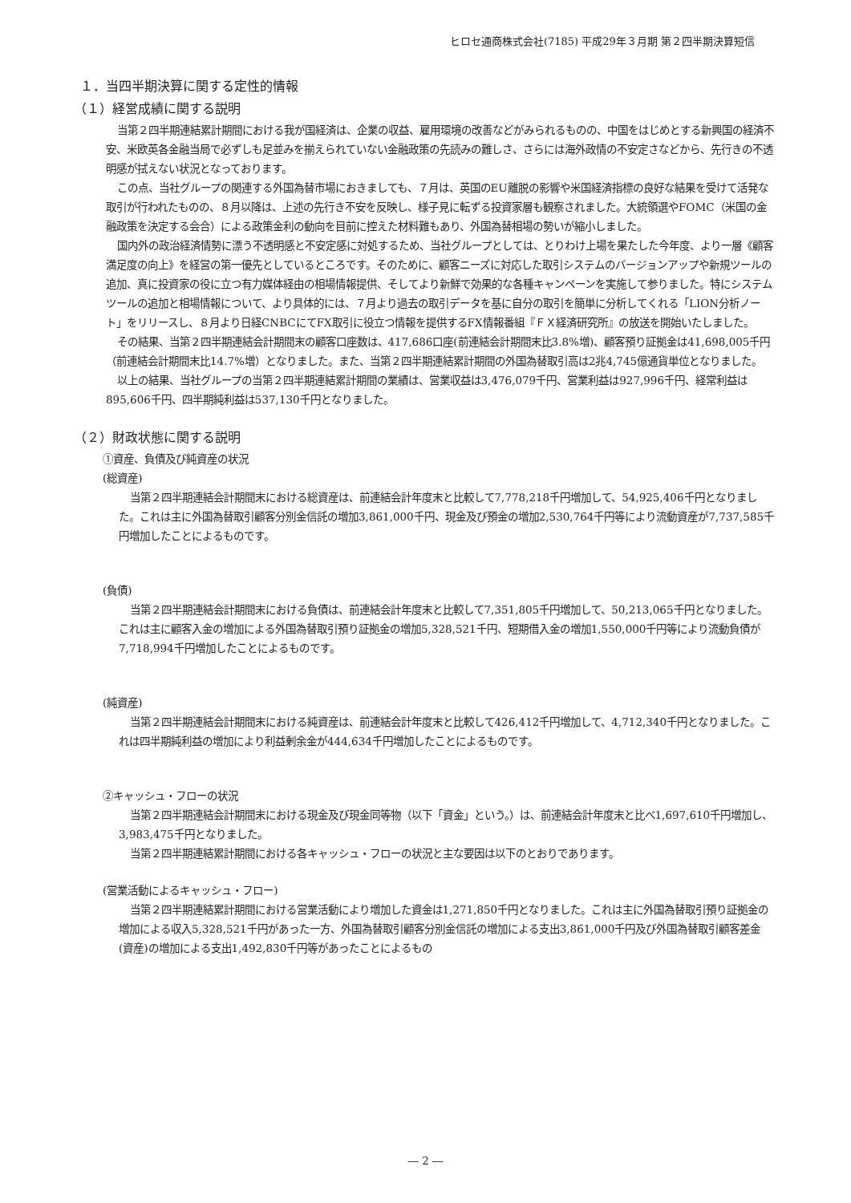ヒロセ通商株式会社(7185) 平成29年３月期 第２四半期決算短信
１．当四半期決算に関する定性的情報
（１）経営成績に関する説明
当第２四半期連結累計期間における我が国経済は、企業の収益、雇用環境の改善などがみられるものの、中国をはじめとする新興国の経済不安、米欧英各金融当局で必ずしも足並みを揃えられていない金融政策の先読みの難しさ、さらには海外政情の不安定さなどから、先行きの不透明感が拭えない状況となっております。
この点、当社グループの関連する外国為替市場におきましても、７月は、英国のEU離脱の影響や米国経済指標の良好な結果を受けて活発な取引が行われたものの、８月以降は、上述の先行き不安を反映し、様子見に転ずる投資家層も観察されました。大統領選やFOMC（米国の金融政策を決定する会合）による政策金利の動向を目前に控えた材料難もあり、外国為替相場の勢いが縮小しました。
国内外の政治経済情勢に漂う不透明感と不安定感に対処するため、当社グループとしては、とりわけ上場を果たした今年度、より一層《顧客満足度の向上》を経営の第一優先としているところです。そのために、顧客ニーズに対応した取引システムのバージョンアップや新規ツールの追加、真に投資家の役に立つ有力媒体経由の相場情報提供、そしてより新鮮で効果的な各種キャンペーンを実施して参りました。特にシステムツールの追加と相場情報について、より具体的には、７月より過去の取引データを基に自分の取引を簡単に分析してくれる「LION分析ノート」をリリースし、８月より日経CNBCにてFX取引に役立つ情報を提供するFX情報番組『ＦＸ経済研究所』の放送を開始いたしました。
その結果、当第２四半期連結会計期間末の顧客口座数は、417,686口座(前連結会計期間末比3.8%増)、顧客預り証拠金は41,698,005千円（前連結会計期間末比14.7%増）となりました。また、当第２四半期連結累計期間の外国為替取引高は2兆4,745億通貨単位となりました。
以上の結果、当社グループの当第２四半期連結累計期間の業績は、営業収益は3,476,079千円、営業利益は927,996千円、経常利益は895,606千円、四半期純利益は537,130千円となりました。
（２）財政状態に関する説明
①資産、負債及び純資産の状況
(総資産)
当第２四半期連結会計期間末における総資産は、前連結会計年度末と比較して7,778,218千円増加して、54,925,406千円となりました。これは主に外国為替取引顧客分別金信託の増加3,861,000千円、現金及び預金の増加2,530,764千円等により流動資産が7,737,585千円増加したことによるものです。
(負債)
当第２四半期連結会計期間末における負債は、前連結会計年度末と比較して7,351,805千円増加して、50,213,065千円となりました。これは主に顧客入金の増加による外国為替取引預り証拠金の増加5,328,521千円、短期借入金の増加1,550,000千円等により流動負債が7,718,994千円増加したことによるものです。
(純資産)
当第２四半期連結会計期間末における純資産は、前連結会計年度末と比較して426,412千円増加して、4,712,340千円となりました。これは四半期純利益の増加により利益剰余金が444,634千円増加したことによるものです。
②キャッシュ・フローの状況
当第２四半期連結会計期間末における現金及び現金同等物（以下「資金」という。）は、前連結会計年度末と比べ1,697,610千円増加し、3,983,475千円となりました。
当第２四半期連結累計期間における各キャッシュ・フローの状況と主な要因は以下のとおりであります。
(営業活動によるキャッシュ・フロー)
当第２四半期連結累計期間における営業活動により増加した資金は1,271,850千円となりました。これは主に外国為替取引預り証拠金の増加による収入5,328,521千円があった一方、外国為替取引顧客分別金信託の増加による支出3,861,000千円及び外国為替取引顧客差金(資産)の増加による支出1,492,830千円等があったことによるもの
― 2 ―